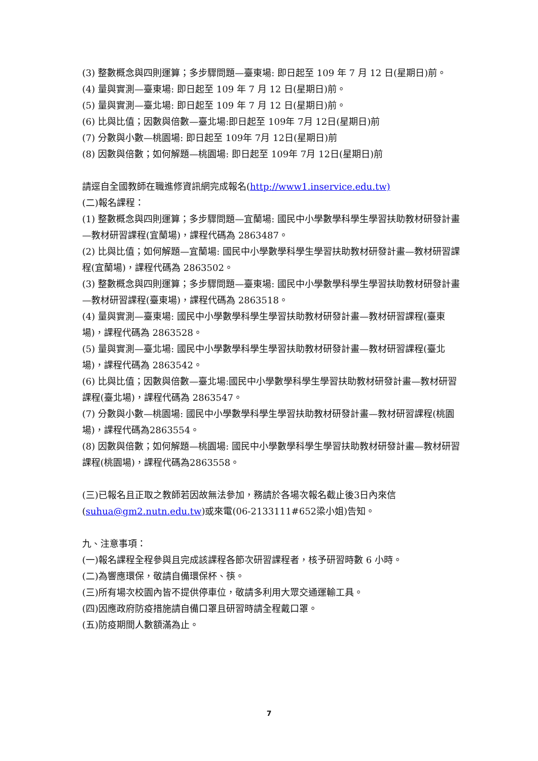(3) 整數概念與四則運算；多步驟問題—臺東場: 即日起至 109 年 7 月 12 日(星期日)前。
(4) 量與實測—臺東場: 即日起至 109 年 7 月 12 日(星期日)前。
(5) 量與實測—臺北場: 即日起至 109 年 7 月 12 日(星期日)前。
(6) 比與比值；因數與倍數—臺北場:即日起至 109年 7月 12日(星期日)前
(7) 分數與小數—桃園場: 即日起至 109年 7月 12日(星期日)前
(8) 因數與倍數；如何解題—桃園場: 即日起至 109年 7月 12日(星期日)前
請逕自全國教師在職進修資訊網完成報名(http://www1.inservice.edu.tw)
(二)報名課程：
(1) 整數概念與四則運算；多步驟問題—宜蘭場: 國民中小學數學科學生學習扶助教材研發計畫—教材研習課程(宜蘭場)，課程代碼為 2863487。
(2) 比與比值；如何解題—宜蘭場: 國民中小學數學科學生學習扶助教材研發計畫—教材研習課程(宜蘭場)，課程代碼為 2863502。
(3) 整數概念與四則運算；多步驟問題—臺東場: 國民中小學數學科學生學習扶助教材研發計畫—教材研習課程(臺東場)，課程代碼為 2863518。
(4) 量與實測—臺東場: 國民中小學數學科學生學習扶助教材研發計畫—教材研習課程(臺東場)，課程代碼為 2863528。
(5) 量與實測—臺北場: 國民中小學數學科學生學習扶助教材研發計畫—教材研習課程(臺北場)，課程代碼為 2863542。
(6) 比與比值；因數與倍數—臺北場:國民中小學數學科學生學習扶助教材研發計畫—教材研習課程(臺北場)，課程代碼為 2863547。
(7) 分數與小數—桃園場: 國民中小學數學科學生學習扶助教材研發計畫—教材研習課程(桃園場)，課程代碼為2863554。
(8) 因數與倍數；如何解題—桃園場: 國民中小學數學科學生學習扶助教材研發計畫—教材研習課程(桃園場)，課程代碼為2863558。
(三)已報名且正取之教師若因故無法參加，務請於各場次報名截止後3日內來信(suhua@gm2.nutn.edu.tw)或來電(06-2133111#652梁小姐)告知。
九、注意事項：
(一)報名課程全程參與且完成該課程各節次研習課程者，核予研習時數 6 小時。
(二)為響應環保，敬請自備環保杯、筷。
(三)所有場次校園內皆不提供停車位，敬請多利用大眾交通運輸工具。
(四)因應政府防疫措施請自備口罩且研習時請全程戴口罩。
(五)防疫期間人數額滿為止。
7